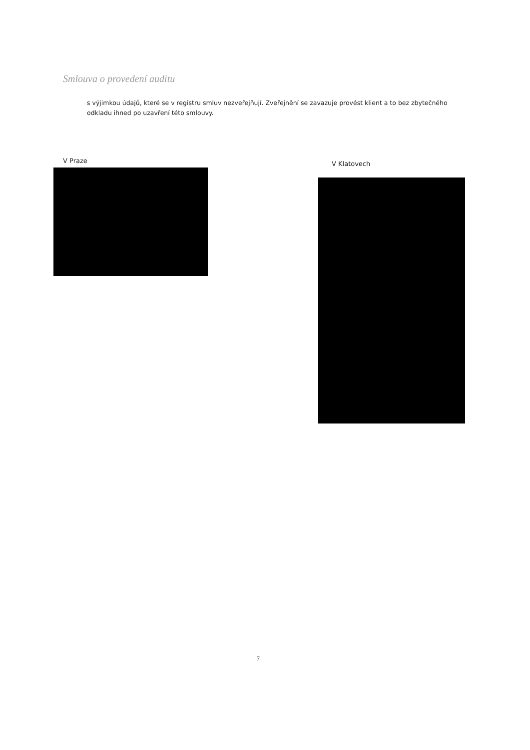Smlouva o provedení auditu
s výjimkou údajů, které se v registru smluv nezveřejňují. Zveřejnění se zavazuje provést klient a to bez zbytečného odkladu ihned po uzavření této smlouvy.
V Praze V Klatovech
7